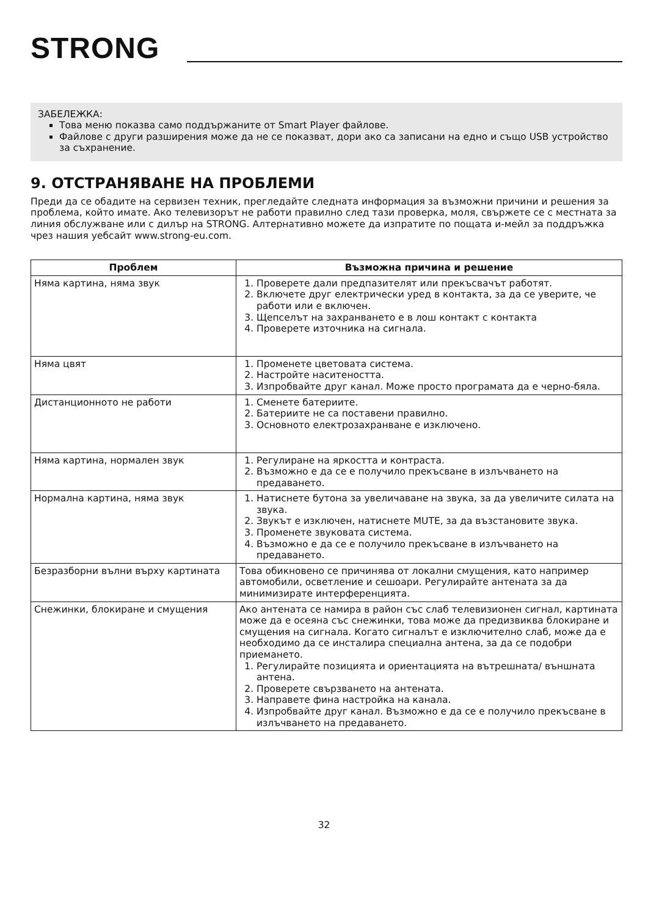STRONG
ЗАБЕЛЕЖКА:
Това меню показва само поддържаните от Smart Player файлове.
Файлове с други разширения може да не се показват, дори ако са записани на едно и също USB устройство за съхранение.
9. ОТСТРАНЯВАНЕ НА ПРОБЛЕМИ
Преди да се обадите на сервизен техник, прегледайте следната информация за възможни причини и решения за проблема, който имате. Ако телевизорът не работи правилно след тази проверка, моля, свържете се с местната за линия обслужване или с дилър на STRONG. Алтернативно можете да изпратите по пощата и-мейл за поддръжка чрез нашия уебсайт www.strong-eu.com.
| Проблем | Възможна причина и решение |
| --- | --- |
| Няма картина, няма звук | 1. Проверете дали предпазителят или прекъсвачът работят. 2. Включете друг електрически уред в контакта, за да се уверите, че работи или е включен. 3. Щепселът на захранването е в лош контакт с контакта 4. Проверете източника на сигнала. |
| Няма цвят | 1. Променете цветовата система. 2. Настройте наситеността. 3. Изпробвайте друг канал. Може просто програмата да е черно-бяла. |
| Дистанционното не работи | 1. Сменете батериите. 2. Батериите не са поставени правилно. 3. Основното електрозахранване е изключено. |
| Няма картина, нормален звук | 1. Регулиране на яркостта и контраста. 2. Възможно е да се е получило прекъсване в излъчването на предаването. |
| Нормална картина, няма звук | 1. Натиснете бутона за увеличаване на звука, за да увеличите силата на звука. 2. Звукът е изключен, натиснете MUTE, за да възстановите звука. 3. Променете звуковата система. 4. Възможно е да се е получило прекъсване в излъчването на предаването. |
| Безразборни вълни върху картината | Това обикновено се причинява от локални смущения, като например автомобили, осветление и сешоари. Регулирайте антената за да минимизирате интерференцията. |
| Снежинки, блокиране и смущения | Ако антената се намира в район със слаб телевизионен сигнал, картината може да е осеяна със снежинки, това може да предизвиква блокиране и смущения на сигнала. Когато сигналът е изключително слаб, може да е необходимо да се инсталира специална антена, за да се подобри приемането. 1. Регулирайте позицията и ориентацията на вътрешната/ външната антена. 2. Проверете свързването на антената. 3. Направете фина настройка на канала. 4. Изпробвайте друг канал. Възможно е да се е получило прекъсване в излъчването на предаването. |
32